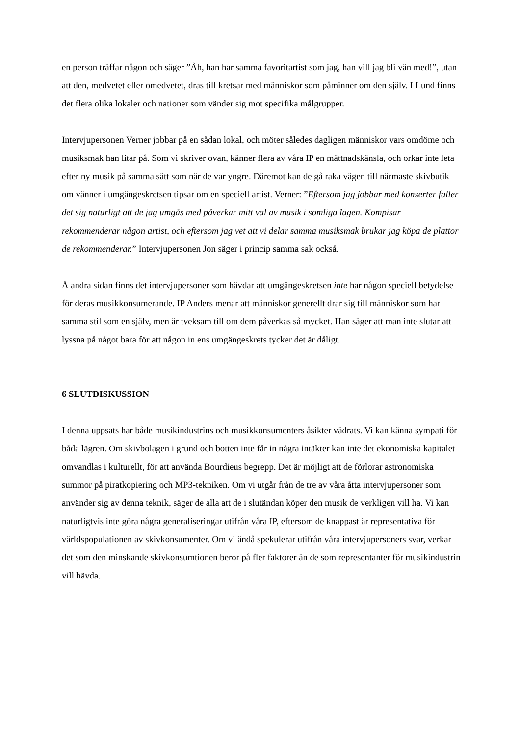en person träffar någon och säger ”Åh, han har samma favoritartist som jag, han vill jag bli vän med!”, utan att den, medvetet eller omedvetet, dras till kretsar med människor som påminner om den själv. I Lund finns det flera olika lokaler och nationer som vänder sig mot specifika målgrupper.
Intervjupersonen Verner jobbar på en sådan lokal, och möter således dagligen människor vars omdöme och musiksmak han litar på. Som vi skriver ovan, känner flera av våra IP en mättnadskänsla, och orkar inte leta efter ny musik på samma sätt som när de var yngre. Däremot kan de gå raka vägen till närmaste skivbutik om vänner i umgängeskretsen tipsar om en speciell artist. Verner: ”Eftersom jag jobbar med konserter faller det sig naturligt att de jag umgås med påverkar mitt val av musik i somliga lägen. Kompisar rekommenderar någon artist, och eftersom jag vet att vi delar samma musiksmak brukar jag köpa de plattor de rekommenderar.” Intervjupersonen Jon säger i princip samma sak också.
Å andra sidan finns det intervjupersoner som hävdar att umgängeskretsen inte har någon speciell betydelse för deras musikkonsumerande. IP Anders menar att människor generellt drar sig till människor som har samma stil som en själv, men är tveksam till om dem påverkas så mycket. Han säger att man inte slutar att lyssna på något bara för att någon in ens umgängeskrets tycker det är dåligt.
6 SLUTDISKUSSION
I denna uppsats har både musikindustrins och musikkonsumenters åsikter vädrats. Vi kan känna sympati för båda lägren. Om skivbolagen i grund och botten inte får in några intäkter kan inte det ekonomiska kapitalet omvandlas i kulturellt, för att använda Bourdieus begrepp. Det är möjligt att de förlorar astronomiska summor på piratkopiering och MP3-tekniken. Om vi utgår från de tre av våra åtta intervjupersoner som använder sig av denna teknik, säger de alla att de i slutändan köper den musik de verkligen vill ha. Vi kan naturligtvis inte göra några generaliseringar utifrån våra IP, eftersom de knappast är representativa för världspopulationen av skivkonsumenter. Om vi ändå spekulerar utifrån våra intervjupersoners svar, verkar det som den minskande skivkonsumtionen beror på fler faktorer än de som representanter för musikindustrin vill hävda.